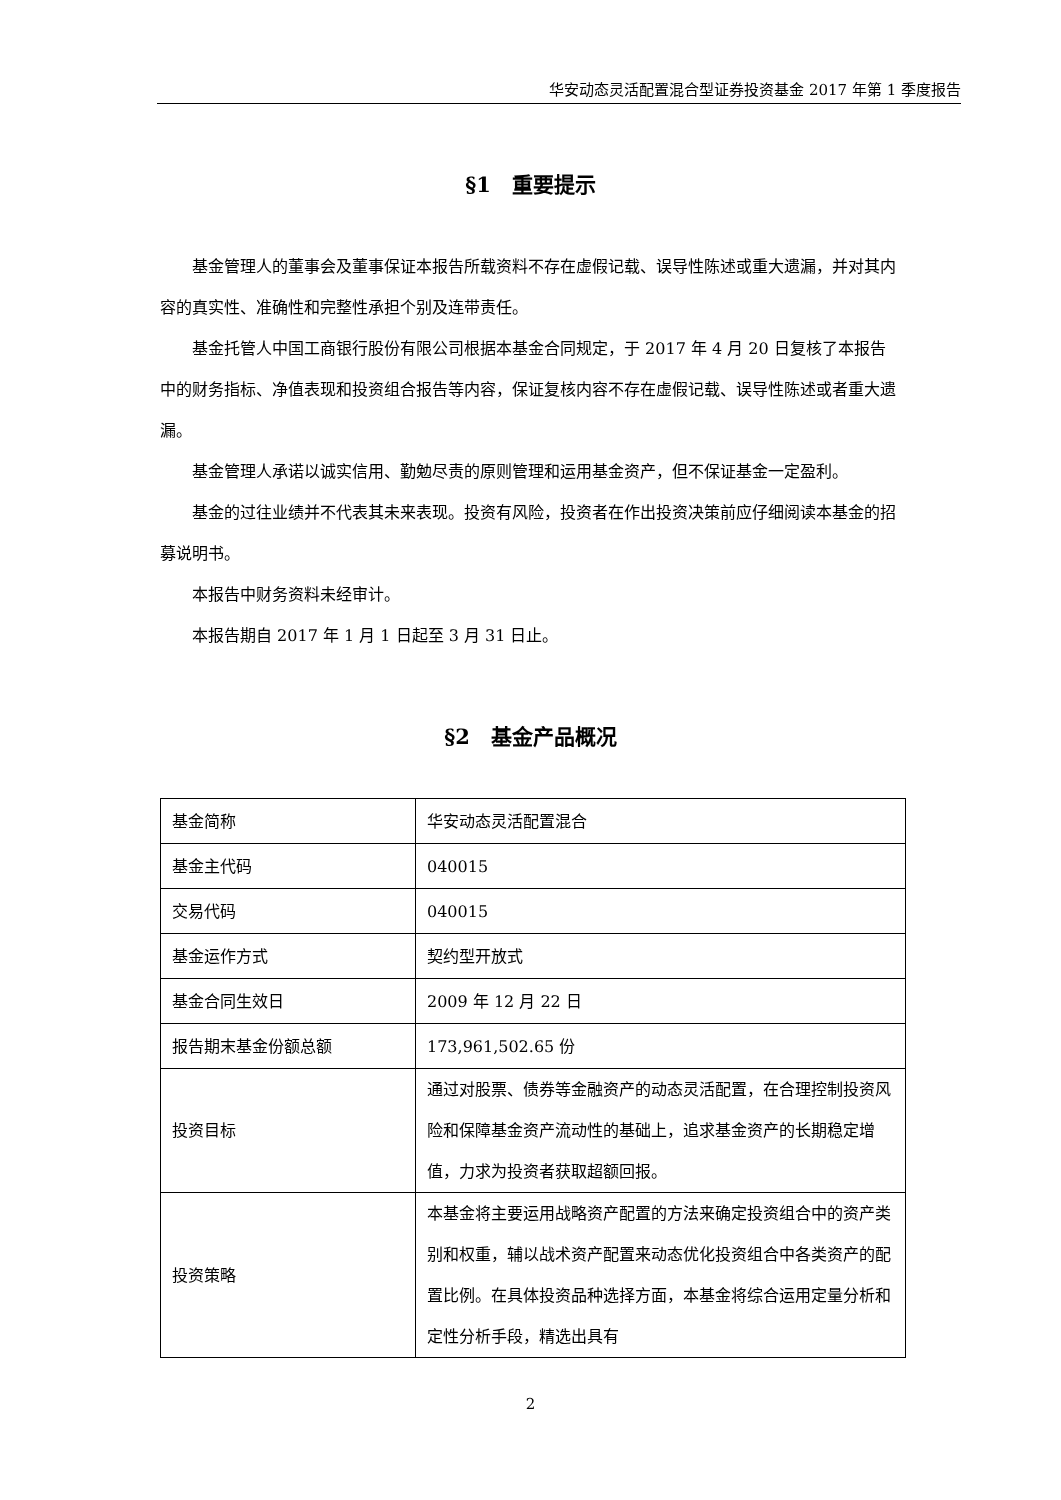华安动态灵活配置混合型证券投资基金 2017 年第 1 季度报告
§1　重要提示
基金管理人的董事会及董事保证本报告所载资料不存在虚假记载、误导性陈述或重大遗漏，并对其内容的真实性、准确性和完整性承担个别及连带责任。
基金托管人中国工商银行股份有限公司根据本基金合同规定，于 2017 年 4 月 20 日复核了本报告中的财务指标、净值表现和投资组合报告等内容，保证复核内容不存在虚假记载、误导性陈述或者重大遗漏。
基金管理人承诺以诚实信用、勤勉尽责的原则管理和运用基金资产，但不保证基金一定盈利。
基金的过往业绩并不代表其未来表现。投资有风险，投资者在作出投资决策前应仔细阅读本基金的招募说明书。
本报告中财务资料未经审计。
本报告期自 2017 年 1 月 1 日起至 3 月 31 日止。
§2　基金产品概况
| 基金简称 | 华安动态灵活配置混合 |
| 基金主代码 | 040015 |
| 交易代码 | 040015 |
| 基金运作方式 | 契约型开放式 |
| 基金合同生效日 | 2009 年 12 月 22 日 |
| 报告期末基金份额总额 | 173,961,502.65 份 |
| 投资目标 | 通过对股票、债券等金融资产的动态灵活配置，在合理控制投资风险和保障基金资产流动性的基础上，追求基金资产的长期稳定增值，力求为投资者获取超额回报。 |
| 投资策略 | 本基金将主要运用战略资产配置的方法来确定投资组合中的资产类别和权重，辅以战术资产配置来动态优化投资组合中各类资产的配置比例。在具体投资品种选择方面，本基金将综合运用定量分析和定性分析手段，精选出具有 |
2